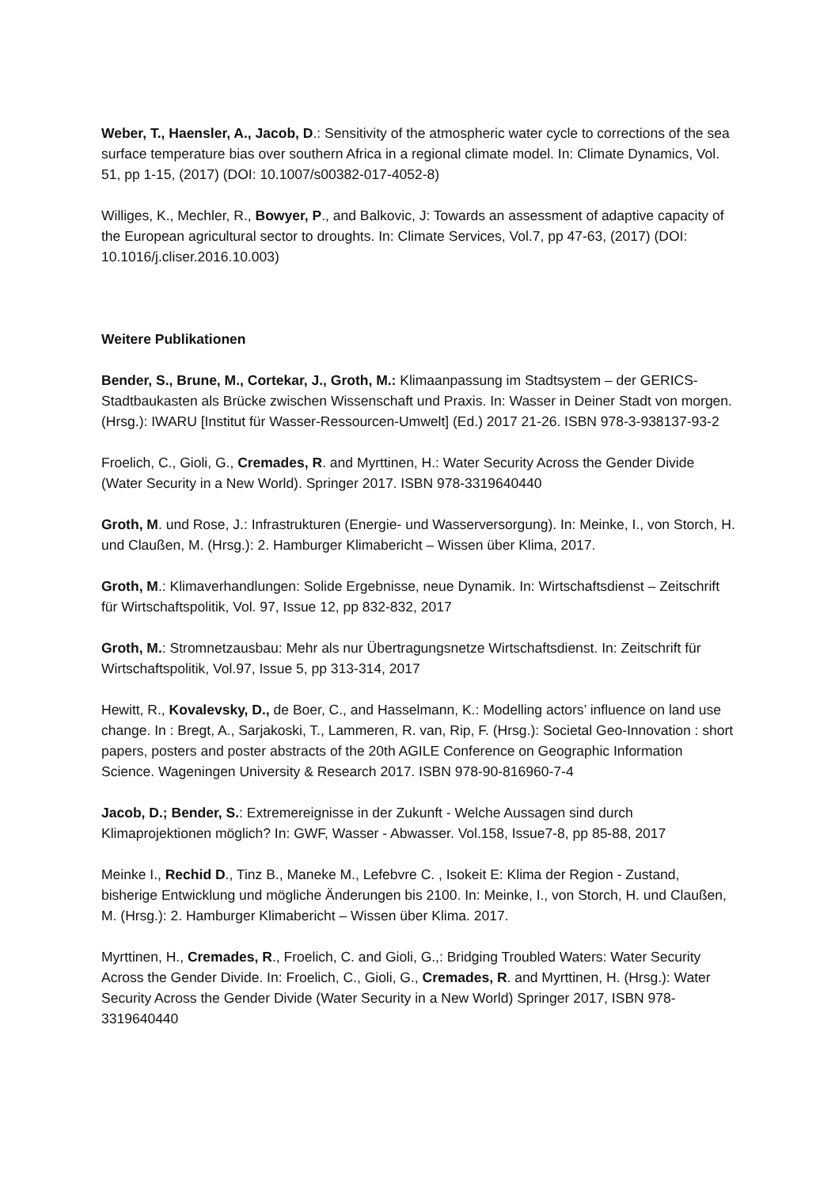Weber, T., Haensler, A., Jacob, D.: Sensitivity of the atmospheric water cycle to corrections of the sea surface temperature bias over southern Africa in a regional climate model. In: Climate Dynamics, Vol. 51, pp 1-15, (2017) (DOI: 10.1007/s00382-017-4052-8)
Williges, K., Mechler, R., Bowyer, P., and Balkovic, J: Towards an assessment of adaptive capacity of the European agricultural sector to droughts. In: Climate Services, Vol.7, pp 47-63, (2017) (DOI: 10.1016/j.cliser.2016.10.003)
Weitere Publikationen
Bender, S., Brune, M., Cortekar, J., Groth, M.: Klimaanpassung im Stadtsystem – der GERICS-Stadtbaukasten als Brücke zwischen Wissenschaft und Praxis. In: Wasser in Deiner Stadt von morgen. (Hrsg.): IWARU [Institut für Wasser-Ressourcen-Umwelt] (Ed.) 2017 21-26. ISBN 978-3-938137-93-2
Froelich, C., Gioli, G., Cremades, R. and Myrttinen, H.: Water Security Across the Gender Divide (Water Security in a New World). Springer 2017. ISBN 978-3319640440
Groth, M. und Rose, J.: Infrastrukturen (Energie- und Wasserversorgung). In: Meinke, I., von Storch, H. und Claußen, M. (Hrsg.): 2. Hamburger Klimabericht – Wissen über Klima, 2017.
Groth, M.: Klimaverhandlungen: Solide Ergebnisse, neue Dynamik. In: Wirtschaftsdienst – Zeitschrift für Wirtschaftspolitik, Vol. 97, Issue 12, pp 832-832, 2017
Groth, M.: Stromnetzausbau: Mehr als nur Übertragungsnetze Wirtschaftsdienst. In: Zeitschrift für Wirtschaftspolitik, Vol.97, Issue 5, pp 313-314, 2017
Hewitt, R., Kovalevsky, D., de Boer, C., and Hasselmann, K.: Modelling actors’ influence on land use change. In : Bregt, A., Sarjakoski, T., Lammeren, R. van, Rip, F. (Hrsg.): Societal Geo-Innovation : short papers, posters and poster abstracts of the 20th AGILE Conference on Geographic Information Science. Wageningen University & Research 2017. ISBN 978-90-816960-7-4
Jacob, D.; Bender, S.: Extremereignisse in der Zukunft - Welche Aussagen sind durch Klimaprojektionen möglich? In: GWF, Wasser - Abwasser. Vol.158, Issue7-8, pp 85-88, 2017
Meinke I., Rechid D., Tinz B., Maneke M., Lefebvre C. , Isokeit E: Klima der Region - Zustand, bisherige Entwicklung und mögliche Änderungen bis 2100. In: Meinke, I., von Storch, H. und Claußen, M. (Hrsg.): 2. Hamburger Klimabericht – Wissen über Klima. 2017.
Myrttinen, H., Cremades, R., Froelich, C. and Gioli, G.,: Bridging Troubled Waters: Water Security Across the Gender Divide. In: Froelich, C., Gioli, G., Cremades, R. and Myrttinen, H. (Hrsg.): Water Security Across the Gender Divide (Water Security in a New World) Springer 2017, ISBN 978-3319640440